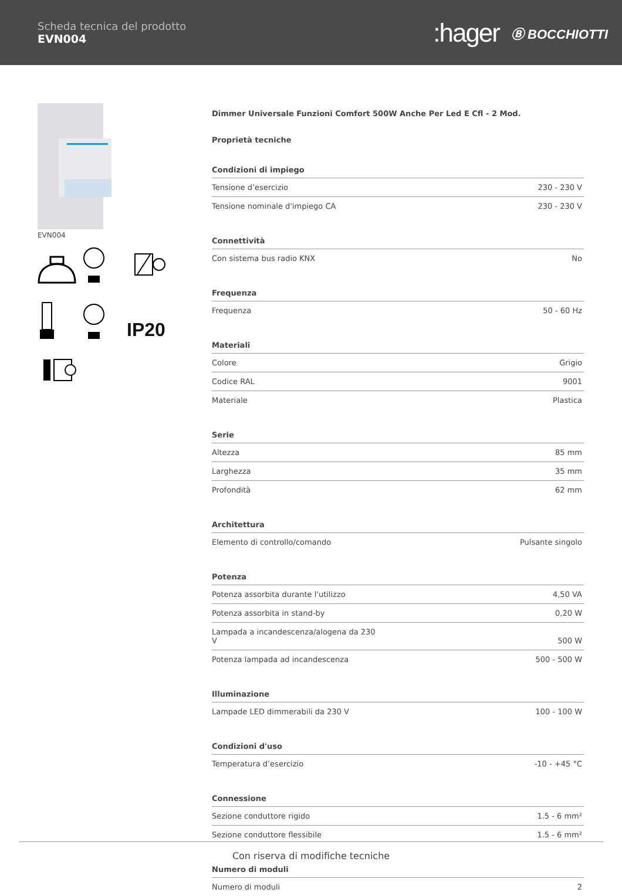Scheda tecnica del prodotto
EVN004
:hager Ⓑ BOCCHIOTTI
EVN004
IP20
Dimmer Universale Funzioni Comfort 500W Anche Per Led E Cfl - 2 Mod.
Proprietà tecniche
Condizioni di impiego
| Tensione d’esercizio | 230 - 230 V |
| Tensione nominale d'impiego CA | 230 - 230 V |
Connettività
| Con sistema bus radio KNX | No |
Frequenza
| Frequenza | 50 - 60 Hz |
Materiali
| Colore | Grigio |
| Codice RAL | 9001 |
| Materiale | Plastica |
Serie
| Altezza | 85 mm |
| Larghezza | 35 mm |
| Profondità | 62 mm |
Architettura
| Elemento di controllo/comando | Pulsante singolo |
Potenza
| Potenza assorbita durante l'utilizzo | 4,50 VA |
| Potenza assorbita in stand-by | 0,20 W |
| Lampada a incandescenza/alogena da 230 V | 500 W |
| Potenza lampada ad incandescenza | 500 - 500 W |
Illuminazione
| Lampade LED dimmerabili da 230 V | 100 - 100 W |
Condizioni d'uso
| Temperatura d’esercizio | -10 - +45 °C |
Connessione
| Sezione conduttore rigido | 1.5 - 6 mm² |
| Sezione conduttore flessibile | 1.5 - 6 mm² |
Numero di moduli
| Numero di moduli | 2 |
Con riserva di modifiche tecniche